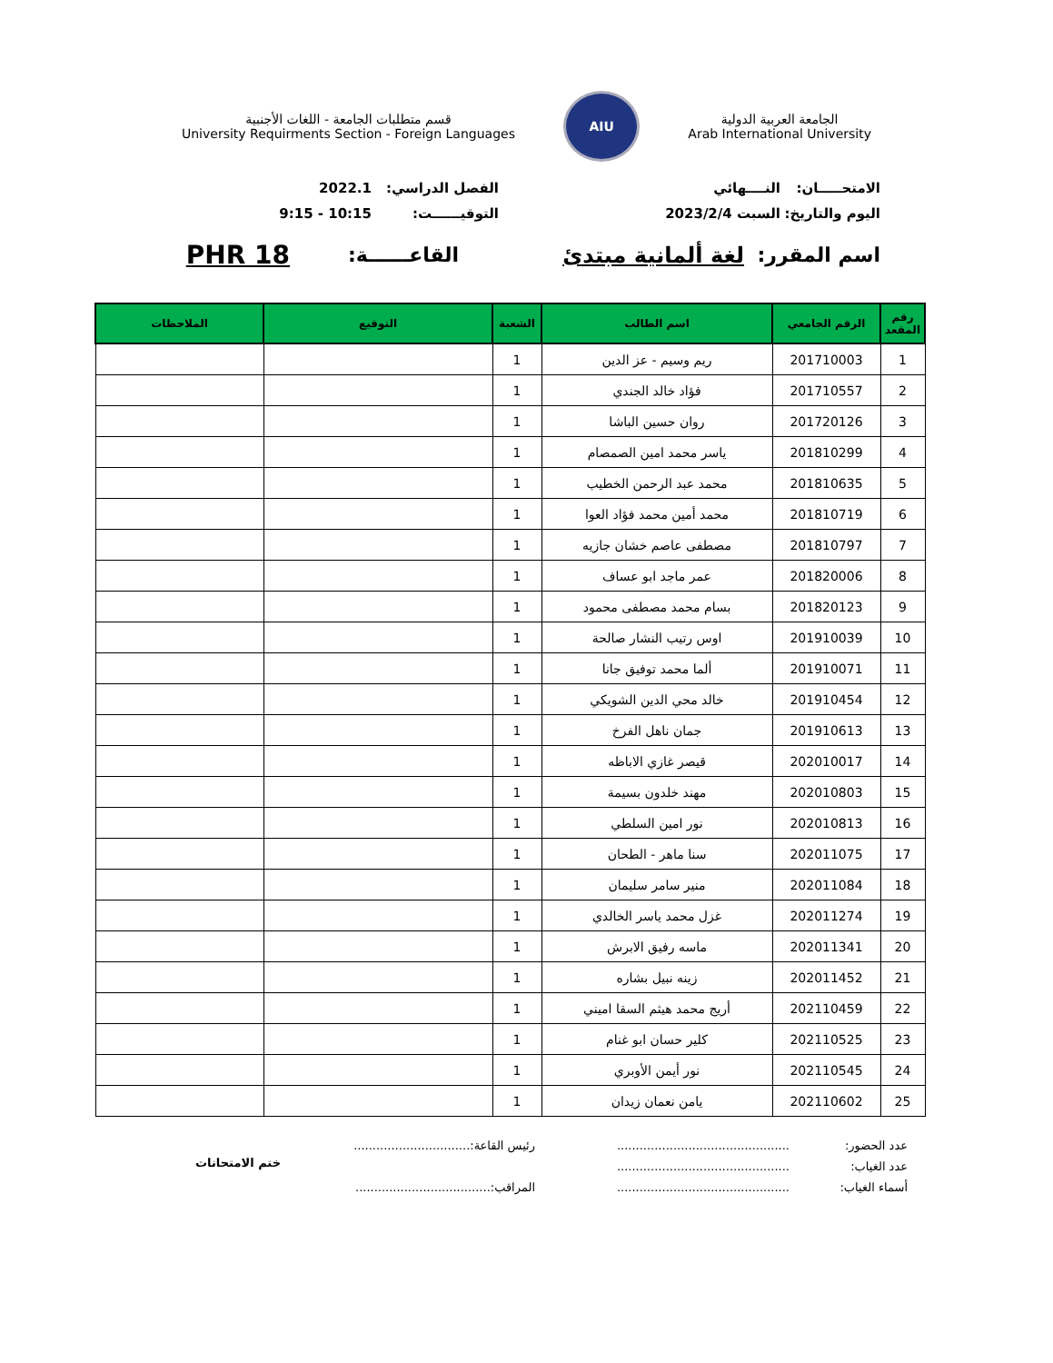الجامعة العربية الدولية
Arab International University
AIU
قسم متطلبات الجامعة - اللغات الأجنبية
University Requirments Section - Foreign Languages
الامتحـــــان:
النــــهائي
الفصل الدراسي:
2022.1
اليوم والتاريخ:
السبت 2023/2/4
التوقيــــــت:
10:15 - 9:15
اسم المقرر: لغة ألمانية مبتدئ القاعــــــة:
PHR 18
| رقم المقعد | الرقم الجامعي | اسم الطالب | الشعبة | التوقيع | الملاحظات |
| --- | --- | --- | --- | --- | --- |
| 1 | 201710003 | ريم وسيم - عز الدين | 1 | | |
| 2 | 201710557 | فؤاد خالد الجندي | 1 | | |
| 3 | 201720126 | روان حسين الباشا | 1 | | |
| 4 | 201810299 | ياسر محمد امين الصمصام | 1 | | |
| 5 | 201810635 | محمد عبد الرحمن الخطيب | 1 | | |
| 6 | 201810719 | محمد أمين محمد فؤاد العوا | 1 | | |
| 7 | 201810797 | مصطفى عاصم خشان جازيه | 1 | | |
| 8 | 201820006 | عمر ماجد ابو عساف | 1 | | |
| 9 | 201820123 | بسام محمد مصطفى محمود | 1 | | |
| 10 | 201910039 | اوس رتيب النشار صالحة | 1 | | |
| 11 | 201910071 | ألما محمد توفيق جانا | 1 | | |
| 12 | 201910454 | خالد محي الدين الشويكي | 1 | | |
| 13 | 201910613 | جمان ناهل الفرخ | 1 | | |
| 14 | 202010017 | قيصر غازي الاباظه | 1 | | |
| 15 | 202010803 | مهند خلدون بسيمة | 1 | | |
| 16 | 202010813 | نور امين السلطي | 1 | | |
| 17 | 202011075 | سنا ماهر - الطحان | 1 | | |
| 18 | 202011084 | منير سامر سليمان | 1 | | |
| 19 | 202011274 | غزل محمد ياسر الخالدي | 1 | | |
| 20 | 202011341 | ماسه رفيق الابرش | 1 | | |
| 21 | 202011452 | زينه نبيل بشاره | 1 | | |
| 22 | 202110459 | أريج محمد هيثم السقا اميني | 1 | | |
| 23 | 202110525 | كلير حسان ابو غنام | 1 | | |
| 24 | 202110545 | نور أيمن الأوبري | 1 | | |
| 25 | 202110602 | يامن نعمان زيدان | 1 | | |
عدد الحضور:
عدد الغياب:
أسماء الغياب:
..............................................
..............................................
..............................................
رئيس القاعة:...............................
المراقب:....................................
ختم الامتحانات